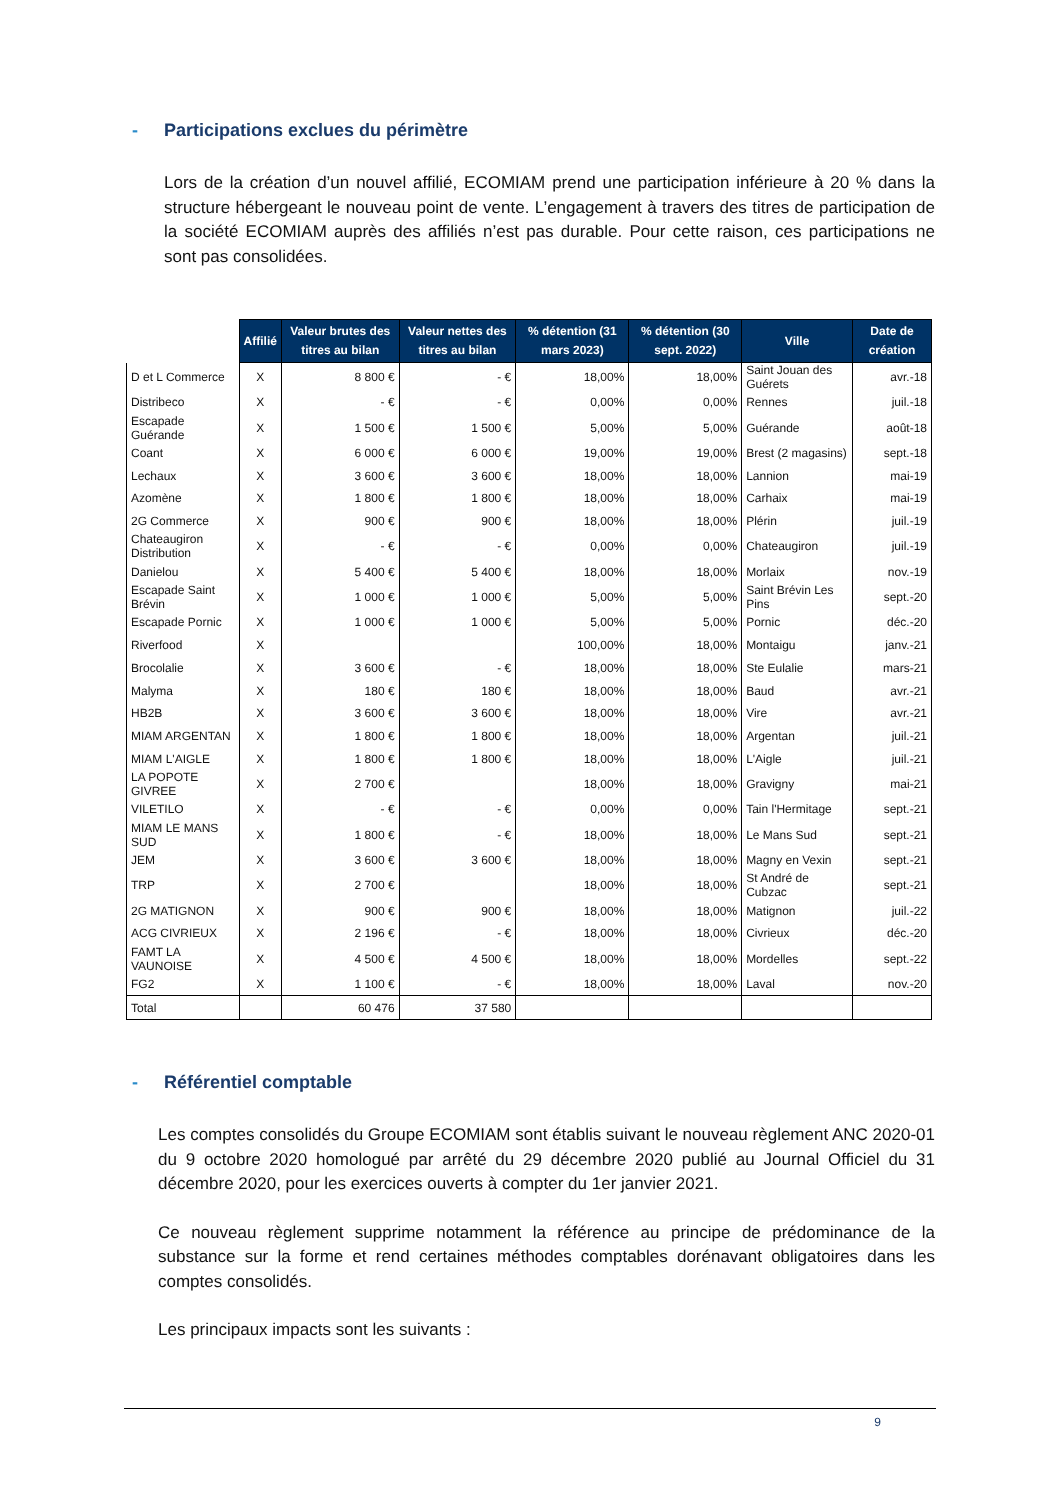- Participations exclues du périmètre
Lors de la création d’un nouvel affilié, ECOMIAM prend une participation inférieure à 20 % dans la structure hébergeant le nouveau point de vente. L’engagement à travers des titres de participation de la société ECOMIAM auprès des affiliés n’est pas durable. Pour cette raison, ces participations ne sont pas consolidées.
| | Affilié | Valeur brutes des titres au bilan | Valeur nettes des titres au bilan | % détention (31 mars 2023) | % détention (30 sept. 2022) | Ville | Date de création |
| --- | --- | --- | --- | --- | --- | --- | --- |
| D et L Commerce | X | 8 800 € | - € | 18,00% | 18,00% | Saint Jouan des Guérets | avr.-18 |
| Distribeco | X | - € | - € | 0,00% | 0,00% | Rennes | juil.-18 |
| Escapade Guérande | X | 1 500 € | 1 500 € | 5,00% | 5,00% | Guérande | août-18 |
| Coant | X | 6 000 € | 6 000 € | 19,00% | 19,00% | Brest (2 magasins) | sept.-18 |
| Lechaux | X | 3 600 € | 3 600 € | 18,00% | 18,00% | Lannion | mai-19 |
| Azomène | X | 1 800 € | 1 800 € | 18,00% | 18,00% | Carhaix | mai-19 |
| 2G Commerce | X | 900 € | 900 € | 18,00% | 18,00% | Plérin | juil.-19 |
| Chateaugiron Distribution | X | - € | - € | 0,00% | 0,00% | Chateaugiron | juil.-19 |
| Danielou | X | 5 400 € | 5 400 € | 18,00% | 18,00% | Morlaix | nov.-19 |
| Escapade Saint Brévin | X | 1 000 € | 1 000 € | 5,00% | 5,00% | Saint Brévin Les Pins | sept.-20 |
| Escapade Pornic | X | 1 000 € | 1 000 € | 5,00% | 5,00% | Pornic | déc.-20 |
| Riverfood | X | | | 100,00% | 18,00% | Montaigu | janv.-21 |
| Brocolalie | X | 3 600 € | - € | 18,00% | 18,00% | Ste Eulalie | mars-21 |
| Malyma | X | 180 € | 180 € | 18,00% | 18,00% | Baud | avr.-21 |
| HB2B | X | 3 600 € | 3 600 € | 18,00% | 18,00% | Vire | avr.-21 |
| MIAM ARGENTAN | X | 1 800 € | 1 800 € | 18,00% | 18,00% | Argentan | juil.-21 |
| MIAM L'AIGLE | X | 1 800 € | 1 800 € | 18,00% | 18,00% | L'Aigle | juil.-21 |
| LA POPOTE GIVREE | X | 2 700 € | | 18,00% | 18,00% | Gravigny | mai-21 |
| VILETILO | X | - € | - € | 0,00% | 0,00% | Tain l'Hermitage | sept.-21 |
| MIAM LE MANS SUD | X | 1 800 € | - € | 18,00% | 18,00% | Le Mans Sud | sept.-21 |
| JEM | X | 3 600 € | 3 600 € | 18,00% | 18,00% | Magny en Vexin | sept.-21 |
| TRP | X | 2 700 € | | 18,00% | 18,00% | St André de Cubzac | sept.-21 |
| 2G MATIGNON | X | 900 € | 900 € | 18,00% | 18,00% | Matignon | juil.-22 |
| ACG CIVRIEUX | X | 2 196 € | - € | 18,00% | 18,00% | Civrieux | déc.-20 |
| FAMT LA VAUNOISE | X | 4 500 € | 4 500 € | 18,00% | 18,00% | Mordelles | sept.-22 |
| FG2 | X | 1 100 € | - € | 18,00% | 18,00% | Laval | nov.-20 |
| Total | | 60 476 | 37 580 | | | | |
- Référentiel comptable
Les comptes consolidés du Groupe ECOMIAM sont établis suivant le nouveau règlement ANC 2020-01 du 9 octobre 2020 homologué par arrêté du 29 décembre 2020 publié au Journal Officiel du 31 décembre 2020, pour les exercices ouverts à compter du 1er janvier 2021.
Ce nouveau règlement supprime notamment la référence au principe de prédominance de la substance sur la forme et rend certaines méthodes comptables dorénavant obligatoires dans les comptes consolidés.
Les principaux impacts sont les suivants :
9